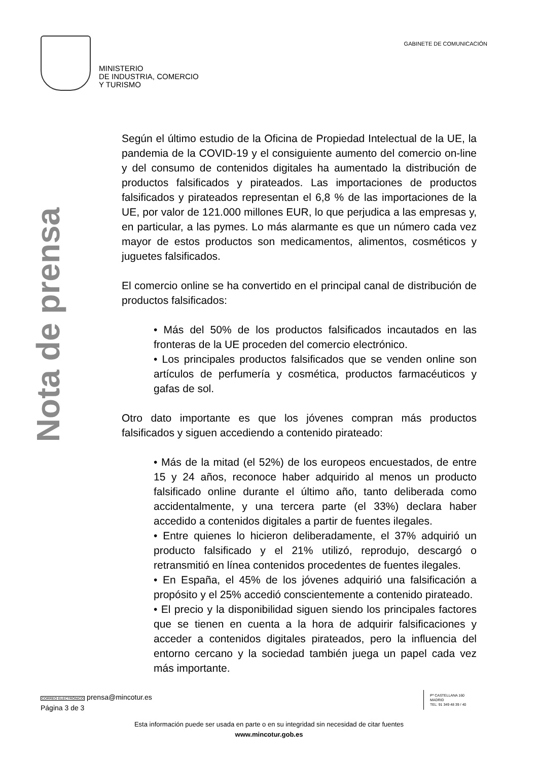MINISTERIO
DE INDUSTRIA, COMERCIO
Y TURISMO
GABINETE DE COMUNICACIÓN
Nota de prensa
Según el último estudio de la Oficina de Propiedad Intelectual de la UE, la pandemia de la COVID-19 y el consiguiente aumento del comercio on-line y del consumo de contenidos digitales ha aumentado la distribución de productos falsificados y pirateados. Las importaciones de productos falsificados y pirateados representan el 6,8 % de las importaciones de la UE, por valor de 121.000 millones EUR, lo que perjudica a las empresas y, en particular, a las pymes. Lo más alarmante es que un número cada vez mayor de estos productos son medicamentos, alimentos, cosméticos y juguetes falsificados.
El comercio online se ha convertido en el principal canal de distribución de productos falsificados:
• Más del 50% de los productos falsificados incautados en las fronteras de la UE proceden del comercio electrónico.
• Los principales productos falsificados que se venden online son artículos de perfumería y cosmética, productos farmacéuticos y gafas de sol.
Otro dato importante es que los jóvenes compran más productos falsificados y siguen accediendo a contenido pirateado:
• Más de la mitad (el 52%) de los europeos encuestados, de entre 15 y 24 años, reconoce haber adquirido al menos un producto falsificado online durante el último año, tanto deliberada como accidentalmente, y una tercera parte (el 33%) declara haber accedido a contenidos digitales a partir de fuentes ilegales.
• Entre quienes lo hicieron deliberadamente, el 37% adquirió un producto falsificado y el 21% utilizó, reprodujo, descargó o retransmitió en línea contenidos procedentes de fuentes ilegales.
• En España, el 45% de los jóvenes adquirió una falsificación a propósito y el 25% accedió conscientemente a contenido pirateado.
• El precio y la disponibilidad siguen siendo los principales factores que se tienen en cuenta a la hora de adquirir falsificaciones y acceder a contenidos digitales pirateados, pero la influencia del entorno cercano y la sociedad también juega un papel cada vez más importante.
CORREO ELECTRÓNICO prensa@mincotur.es
Página 3 de 3
Pº CASTELLANA 160
MADRID
TEL: 91 349 48 39 / 40
Esta información puede ser usada en parte o en su integridad sin necesidad de citar fuentes
www.mincotur.gob.es